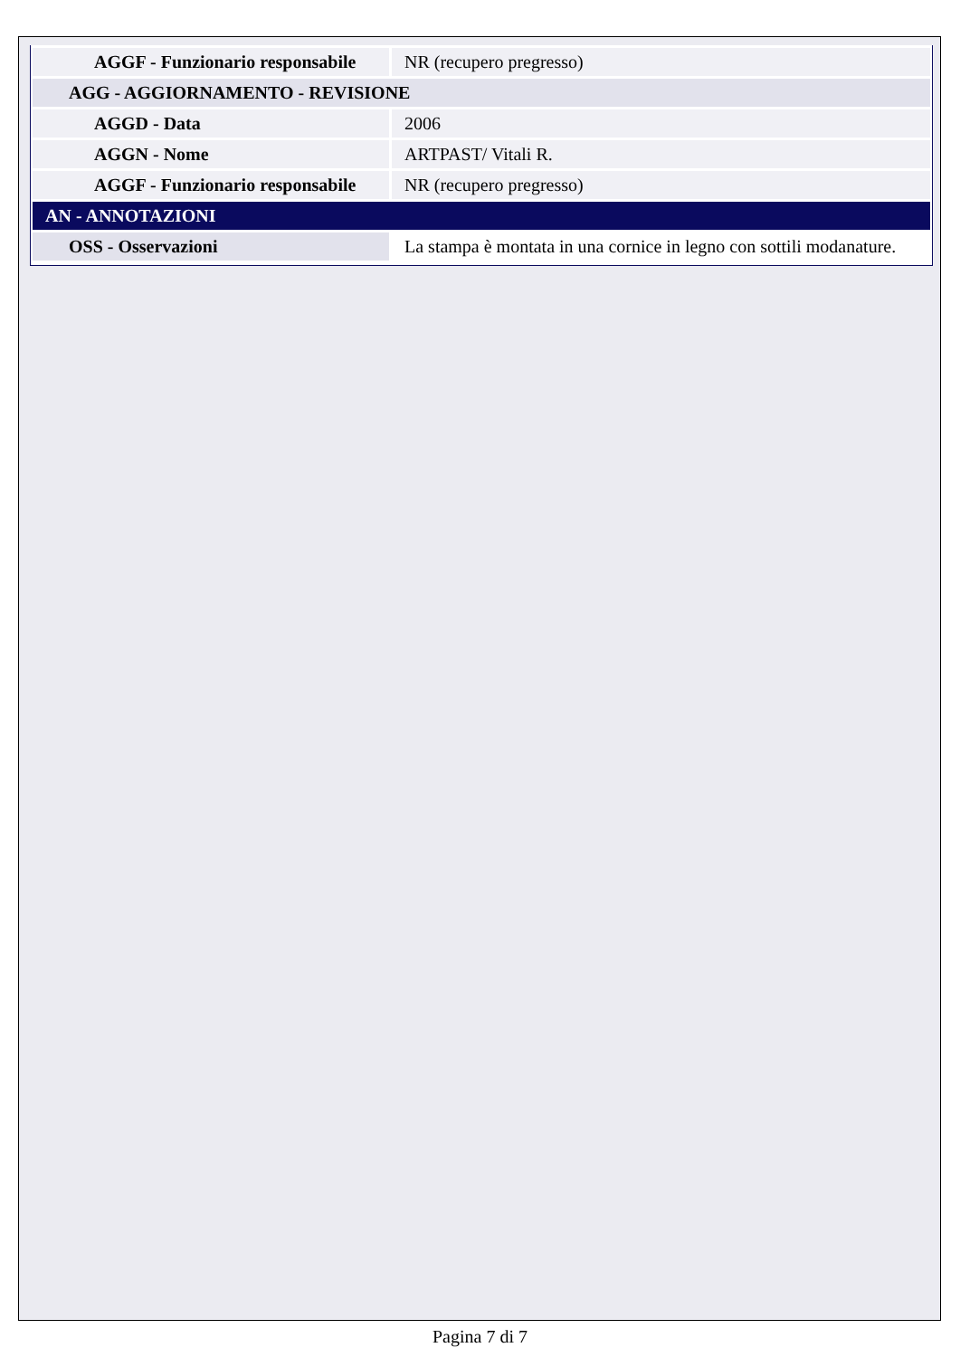| AGGF - Funzionario responsabile | NR (recupero pregresso) |
| AGG - AGGIORNAMENTO - REVISIONE | |
| AGGD - Data | 2006 |
| AGGN - Nome | ARTPAST/ Vitali R. |
| AGGF - Funzionario responsabile | NR (recupero pregresso) |
| AN - ANNOTAZIONI | |
| OSS - Osservazioni | La stampa è montata in una cornice in legno con sottili modanature. |
Pagina 7 di 7